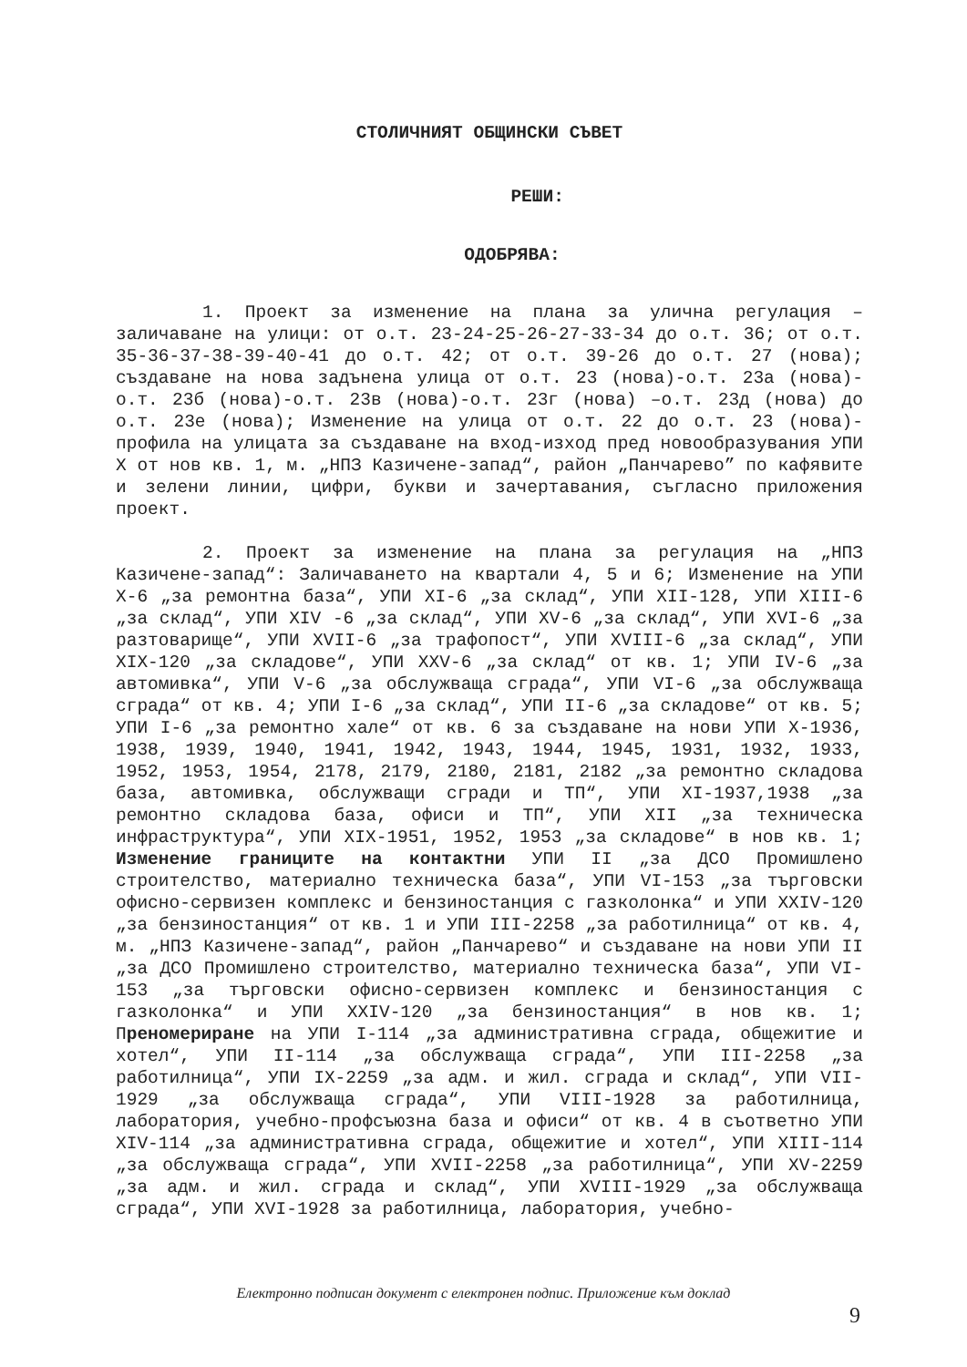СТОЛИЧНИЯТ ОБЩИНСКИ СЪВЕТ
РЕШИ:
ОДОБРЯВА:
1. Проект за изменение на плана за улична регулация – заличаване на улици: от о.т. 23-24-25-26-27-33-34 до о.т. 36; от о.т. 35-36-37-38-39-40-41 до о.т. 42; от о.т. 39-26 до о.т. 27 (нова); създаване на нова задънена улица от о.т. 23 (нова)-о.т. 23а (нова)-о.т. 23б (нова)-о.т. 23в (нова)-о.т. 23г (нова) –о.т. 23д (нова) до о.т. 23е (нова); Изменение на улица от о.т. 22 до о.т. 23 (нова)-профила на улицата за създаване на вход-изход пред новообразувания УПИ Х от нов кв. 1, м. „НПЗ Казичене-запад“, район „Панчарево” по кафявите и зелени линии, цифри, букви и зачертавания, съгласно приложения проект.
2. Проект за изменение на плана за регулация на „НПЗ Казичене-запад“: Заличаването на квартали 4, 5 и 6; Изменение на УПИ Х-6 „за ремонтна база“, УПИ ХI-6 „за склад“, УПИ ХII-128, УПИ ХIII-6 „за склад“, УПИ ХIV -6 „за склад“, УПИ ХV-6 „за склад“, УПИ ХVI-6 „за разтоварище“, УПИ ХVII-6 „за трафопост“, УПИ ХVIII-6 „за склад“, УПИ ХIХ-120 „за складове“, УПИ ХХV-6 „за склад“ от кв. 1; УПИ IV-6 „за автомивка“, УПИ V-6 „за обслужваща сграда“, УПИ VI-6 „за обслужваща сграда“ от кв. 4; УПИ I-6 „за склад“, УПИ II-6 „за складове“ от кв. 5; УПИ I-6 „за ремонтно хале“ от кв. 6 за създаване на нови УПИ Х-1936, 1938, 1939, 1940, 1941, 1942, 1943, 1944, 1945, 1931, 1932, 1933, 1952, 1953, 1954, 2178, 2179, 2180, 2181, 2182 „за ремонтно складова база, автомивка, обслужващи сгради и ТП“, УПИ ХI-1937,1938 „за ремонтно складова база, офиси и ТП“, УПИ ХII „за техническа инфраструктура“, УПИ ХIХ-1951, 1952, 1953 „за складове“ в нов кв. 1; Изменение границите на контактни УПИ II „за ДСО Промишлено строителство, материално техническа база“, УПИ VI-153 „за търговски офисно-сервизен комплекс и бензиностанция с газколонка“ и УПИ ХХIV-120 „за бензиностанция“ от кв. 1 и УПИ III-2258 „за работилница“ от кв. 4, м. „НПЗ Казичене-запад“, район „Панчарево“ и създаване на нови УПИ II „за ДСО Промишлено строителство, материално техническа база“, УПИ VI-153 „за търговски офисно-сервизен комплекс и бензиностанция с газколонка“ и УПИ ХХIV-120 „за бензиностанция“ в нов кв. 1; Преномериране на УПИ I-114 „за административна сграда, общежитие и хотел“, УПИ II-114 „за обслужваща сграда“, УПИ III-2258 „за работилница“, УПИ IХ-2259 „за адм. и жил. сграда и склад“, УПИ VII-1929 „за обслужваща сграда“, УПИ VIII-1928 за работилница, лаборатория, учебно-профсъюзна база и офиси“ от кв. 4 в съответно УПИ ХIV-114 „за административна сграда, общежитие и хотел“, УПИ ХIII-114 „за обслужваща сграда“, УПИ ХVII-2258 „за работилница“, УПИ ХV-2259 „за адм. и жил. сграда и склад“, УПИ ХVIII-1929 „за обслужваща сграда“, УПИ ХVI-1928 за работилница, лаборатория, учебно-
Електронно подписан документ с електронен подпис. Приложение към доклад
9